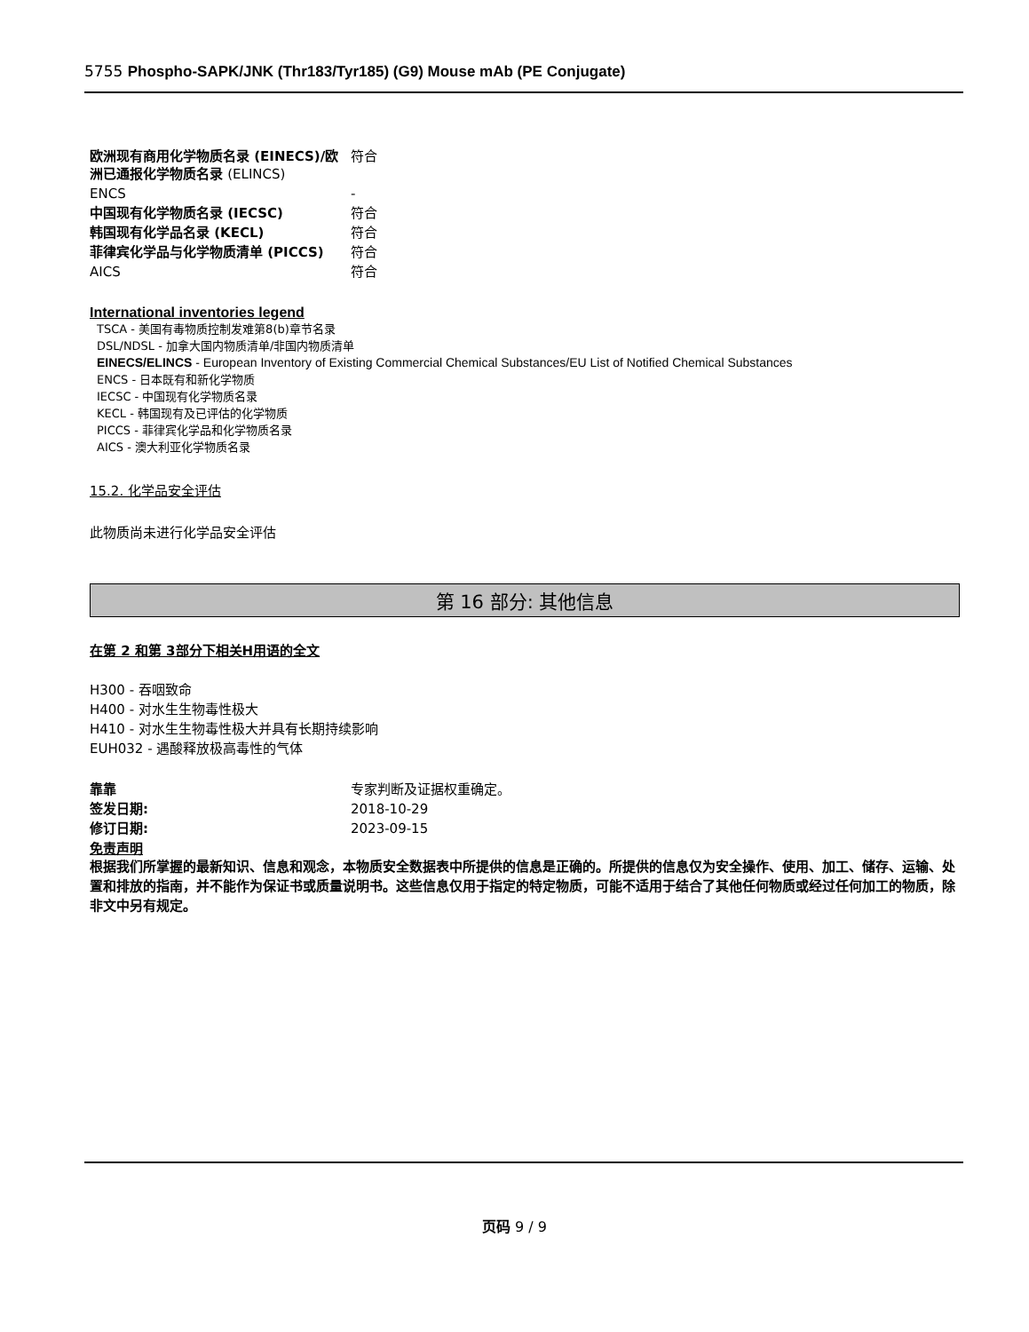5755 Phospho-SAPK/JNK (Thr183/Tyr185) (G9) Mouse mAb (PE Conjugate)
| 欧洲现有商用化学物质名录 (EINECS)/欧洲已通报化学物质名录 (ELINCS) | 符合 |
| ENCS | - |
| 中国现有化学物质名录 (IECSC) | 符合 |
| 韩国现有化学品名录 (KECL) | 符合 |
| 菲律宾化学品与化学物质清单 (PICCS) | 符合 |
| AICS | 符合 |
International inventories legend
TSCA - 美国有毒物质控制发难第8(b)章节名录
DSL/NDSL - 加拿大国内物质清单/非国内物质清单
EINECS/ELINCS - European Inventory of Existing Commercial Chemical Substances/EU List of Notified Chemical Substances
ENCS - 日本既有和新化学物质
IECSC - 中国现有化学物质名录
KECL - 韩国现有及已评估的化学物质
PICCS - 菲律宾化学品和化学物质名录
AICS - 澳大利亚化学物质名录
15.2. 化学品安全评估
此物质尚未进行化学品安全评估
第 16 部分: 其他信息
在第 2 和第 3部分下相关H用语的全文
H300 - 吞咽致命
H400 - 对水生生物毒性极大
H410 - 对水生生物毒性极大并具有长期持续影响
EUH032 - 遇酸释放极高毒性的气体
| 靠靠 | 专家判断及证据权重确定。 |
| 签发日期: | 2018-10-29 |
| 修订日期: | 2023-09-15 |
免责声明
根据我们所掌握的最新知识、信息和观念，本物质安全数据表中所提供的信息是正确的。所提供的信息仅为安全操作、使用、加工、储存、运输、处置和排放的指南，并不能作为保证书或质量说明书。这些信息仅用于指定的特定物质，可能不适用于结合了其他任何物质或经过任何加工的物质，除非文中另有规定。
页码 9 / 9